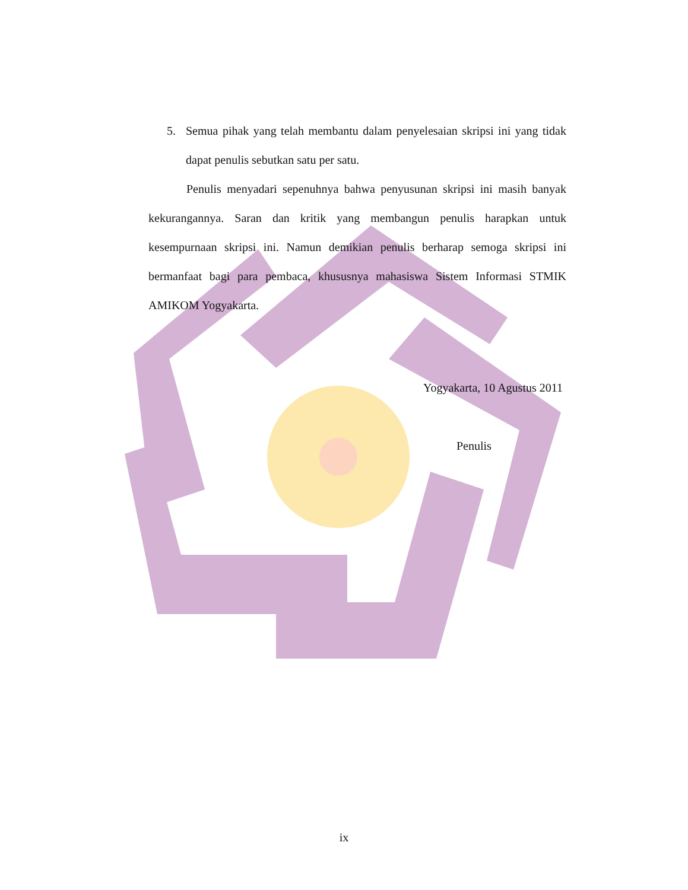5. Semua pihak yang telah membantu dalam penyelesaian skripsi ini yang tidak dapat penulis sebutkan satu per satu.
Penulis menyadari sepenuhnya bahwa penyusunan skripsi ini masih banyak kekurangannya. Saran dan kritik yang membangun penulis harapkan untuk kesempurnaan skripsi ini. Namun demikian penulis berharap semoga skripsi ini bermanfaat bagi para pembaca, khususnya mahasiswa Sistem Informasi STMIK AMIKOM Yogyakarta.
Yogyakarta, 10 Agustus 2011
Penulis
ix